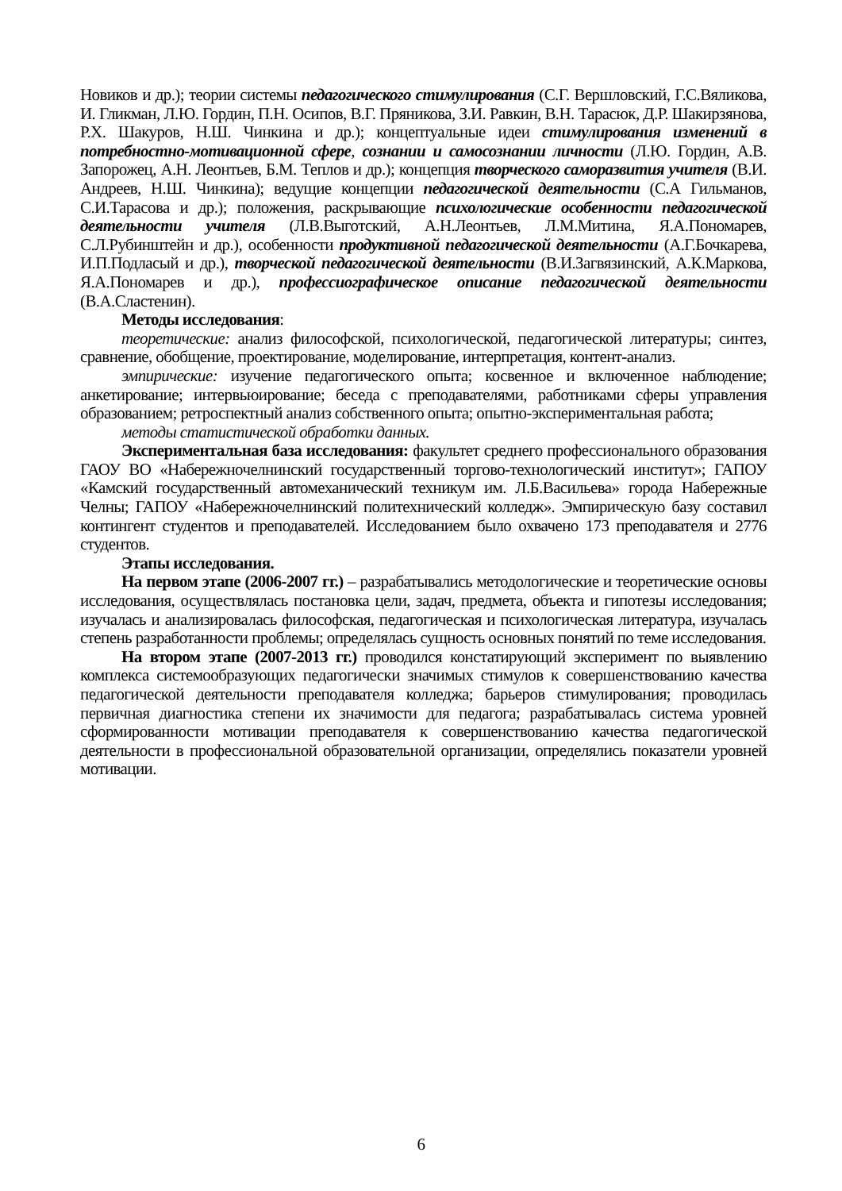Новиков и др.); теории системы педагогического стимулирования (С.Г. Вершловский, Г.С.Вяликова, И. Гликман, Л.Ю. Гордин, П.Н. Осипов, В.Г. Пряникова, З.И. Равкин, В.Н. Тарасюк, Д.Р. Шакирзянова, Р.Х. Шакуров, Н.Ш. Чинкина и др.); концептуальные идеи стимулирования изменений в потребностно-мотивационной сфере, сознании и самосознании личности (Л.Ю. Гордин, А.В. Запорожец, А.Н. Леонтьев, Б.М. Теплов и др.); концепция творческого саморазвития учителя (В.И. Андреев, Н.Ш. Чинкина); ведущие концепции педагогической деятельности (С.А Гильманов, С.И.Тарасова и др.); положения, раскрывающие психологические особенности педагогической деятельности учителя (Л.В.Выготский, А.Н.Леонтьев, Л.М.Митина, Я.А.Пономарев, С.Л.Рубинштейн и др.), особенности продуктивной педагогической деятельности (А.Г.Бочкарева, И.П.Подласый и др.), творческой педагогической деятельности (В.И.Загвязинский, А.К.Маркова, Я.А.Пономарев и др.), профессиографическое описание педагогической деятельности (В.А.Сластенин).
Методы исследования:
теоретические: анализ философской, психологической, педагогической литературы; синтез, сравнение, обобщение, проектирование, моделирование, интерпретация, контент-анализ.
эмпирические: изучение педагогического опыта; косвенное и включенное наблюдение; анкетирование; интервьюирование; беседа с преподавателями, работниками сферы управления образованием; ретроспектный анализ собственного опыта; опытно-экспериментальная работа;
методы статистической обработки данных.
Экспериментальная база исследования: факультет среднего профессионального образования ГАОУ ВО «Набережночелнинский государственный торгово-технологический институт»; ГАПОУ «Камский государственный автомеханический техникум им. Л.Б.Васильева» города Набережные Челны; ГАПОУ «Набережночелнинский политехнический колледж». Эмпирическую базу составил контингент студентов и преподавателей. Исследованием было охвачено 173 преподавателя и 2776 студентов.
Этапы исследования.
На первом этапе (2006-2007 гг.) – разрабатывались методологические и теоретические основы исследования, осуществлялась постановка цели, задач, предмета, объекта и гипотезы исследования; изучалась и анализировалась философская, педагогическая и психологическая литература, изучалась степень разработанности проблемы; определялась сущность основных понятий по теме исследования.
На втором этапе (2007-2013 гг.) проводился констатирующий эксперимент по выявлению комплекса системообразующих педагогически значимых стимулов к совершенствованию качества педагогической деятельности преподавателя колледжа; барьеров стимулирования; проводилась первичная диагностика степени их значимости для педагога; разрабатывалась система уровней сформированности мотивации преподавателя к совершенствованию качества педагогической деятельности в профессиональной образовательной организации, определялись показатели уровней мотивации.
6